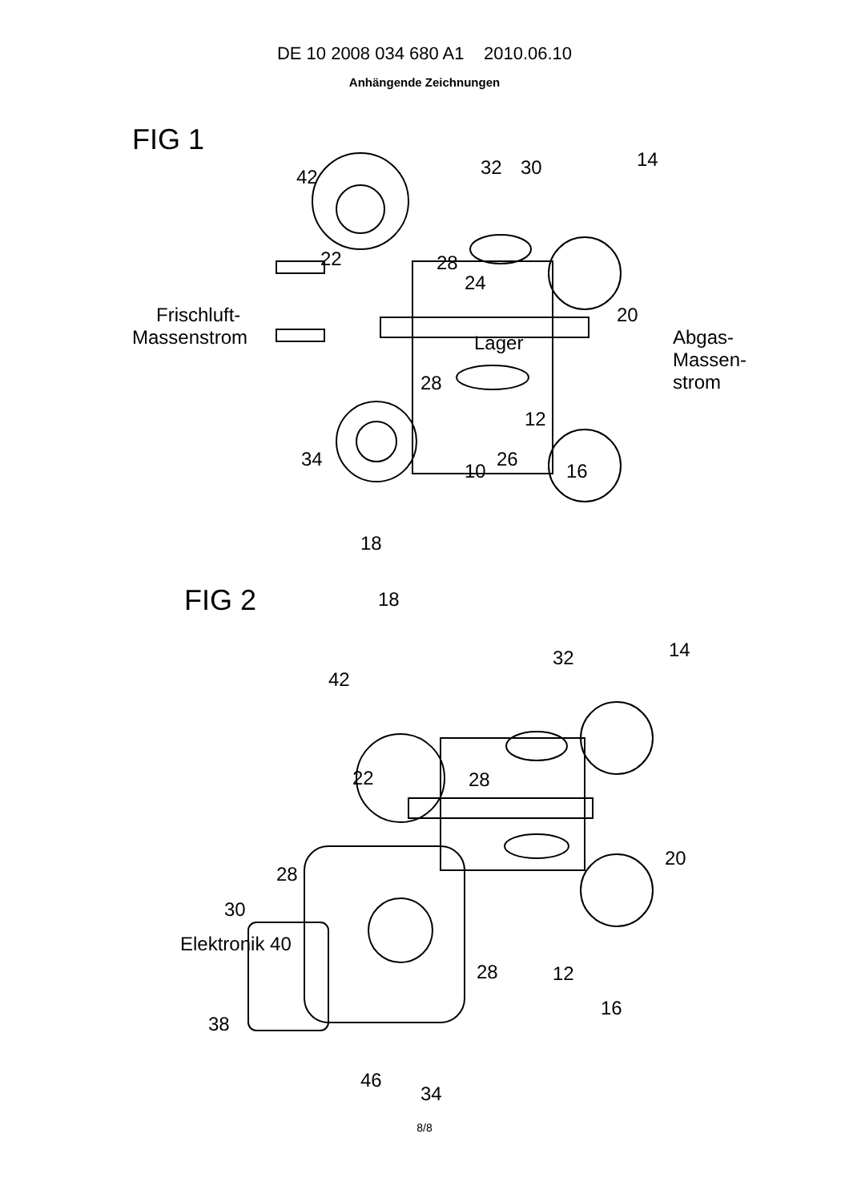DE 10 2008 034 680 A1 2010.06.10
Anhängende Zeichnungen
FIG 1
Frischluft-
Massenstrom
Abgas-
Massen-
strom
42
32
30
14
22
28
24
20
Lager
28
12
34
10
26
16
18
FIG 2
18
42
32
14
22
28
20
28
30
Elektronik 40
28
12
38
16
46
34
8/8